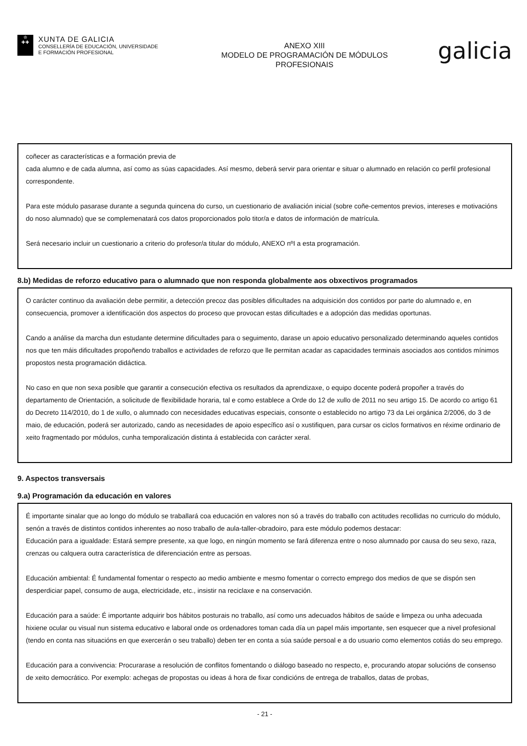♔
✚✚
XUNTA DE GALICIA
CONSELLERÍA DE EDUCACIÓN, UNIVERSIDADE
E FORMACIÓN PROFESIONAL
ANEXO XIII
MODELO DE PROGRAMACIÓN DE MÓDULOS
PROFESIONAIS
galicia
coñecer as características e a formación previa de
cada alumno e de cada alumna, así como as súas capacidades. Así mesmo, deberá servir para orientar e situar o alumnado en relación co perfil profesional correspondente.
Para este módulo pasarase durante a segunda quincena do curso, un cuestionario de avaliación inicial (sobre coñe-cementos previos, intereses e motivacións do noso alumnado) que se complemenatará cos datos proporcionados polo titor/a e datos de información de matrícula.
Será necesario incluir un cuestionario a criterio do profesor/a titular do módulo, ANEXO nºI a esta programación.
8.b) Medidas de reforzo educativo para o alumnado que non responda globalmente aos obxectivos programados
O carácter continuo da avaliación debe permitir, a detección precoz das posibles dificultades na adquisición dos contidos por parte do alumnado e, en consecuencia, promover a identificación dos aspectos do proceso que provocan estas dificultades e a adopción das medidas oportunas.
Cando a análise da marcha dun estudante determine dificultades para o seguimento, darase un apoio educativo personalizado determinando aqueles contidos nos que ten máis dificultades propoñendo traballos e actividades de reforzo que lle permitan acadar as capacidades terminais asociados aos contidos mínimos propostos nesta programación didáctica.
No caso en que non sexa posible que garantir a consecución efectiva os resultados da aprendizaxe, o equipo docente poderá propoñer a través do departamento de Orientación, a solicitude de flexibilidade horaria, tal e como establece a Orde do 12 de xullo de 2011 no seu artigo 15. De acordo co artigo 61 do Decreto 114/2010, do 1 de xullo, o alumnado con necesidades educativas especiais, consonte o establecido no artigo 73 da Lei orgánica 2/2006, do 3 de maio, de educación, poderá ser autorizado, cando as necesidades de apoio específico así o xustifiquen, para cursar os ciclos formativos en réxime ordinario de xeito fragmentado por módulos, cunha temporalización distinta á establecida con carácter xeral.
9. Aspectos transversais
9.a) Programación da educación en valores
É importante sinalar que ao longo do módulo se traballará coa educación en valores non só a través do traballo con actitudes recollidas no curriculo do módulo, senón a través de distintos contidos inherentes ao noso traballo de aula-taller-obradoiro, para este módulo podemos destacar:
Educación para a igualdade: Estará sempre presente, xa que logo, en ningún momento se fará diferenza entre o noso alumnado por causa do seu sexo, raza, crenzas ou calquera outra característica de diferenciación entre as persoas.
Educación ambiental: É fundamental fomentar o respecto ao medio ambiente e mesmo fomentar o correcto emprego dos medios de que se dispón sen desperdiciar papel, consumo de auga, electricidade, etc., insistir na reciclaxe e na conservación.
Educación para a saúde: É importante adquirir bos hábitos posturais no traballo, así como uns adecuados hábitos de saúde e limpeza ou unha adecuada hixiene ocular ou visual nun sistema educativo e laboral onde os ordenadores toman cada día un papel máis importante, sen esquecer que a nivel profesional (tendo en conta nas situacións en que exercerán o seu traballo) deben ter en conta a súa saúde persoal e a do usuario como elementos cotiás do seu emprego.
Educación para a convivencia: Procurarase a resolución de conflitos fomentando o diálogo baseado no respecto, e, procurando atopar solucións de consenso de xeito democrático. Por exemplo: achegas de propostas ou ideas á hora de fixar condicións de entrega de traballos, datas de probas,
- 21 -